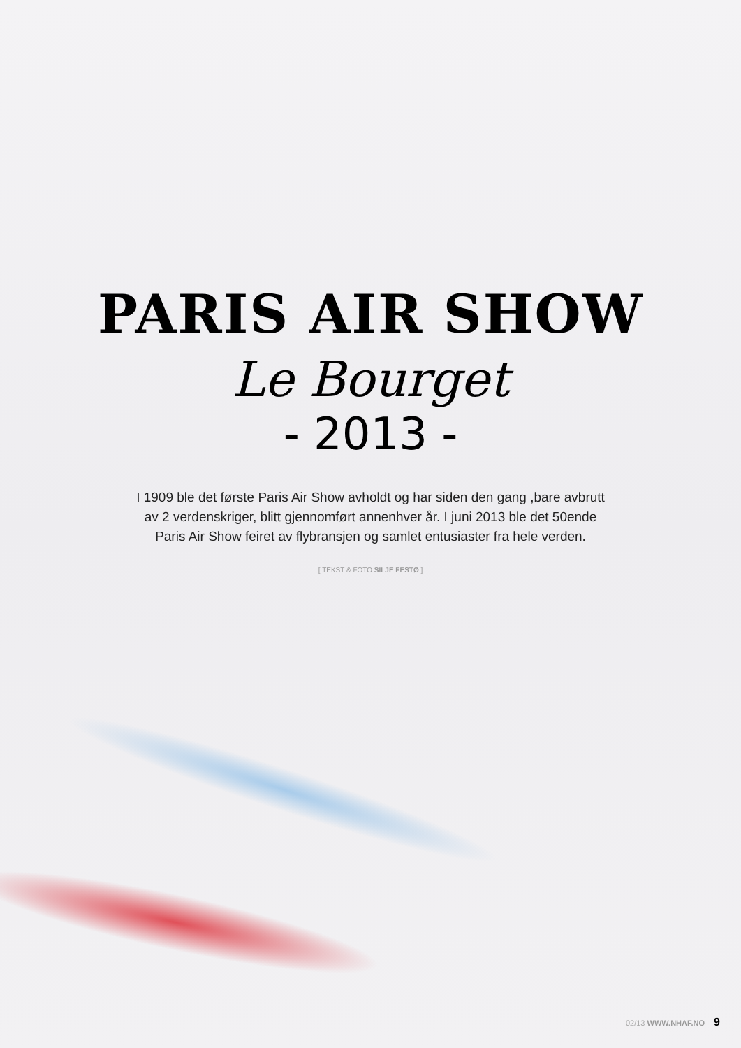PARIS AIR SHOW
Le Bourget
- 2013 -
I 1909 ble det første Paris Air Show avholdt og har siden den gang ,bare avbrutt av 2 verdenskriger, blitt gjennomført annenhver år. I juni 2013 ble det 50ende Paris Air Show feiret av flybransjen og samlet entusiaster fra hele verden.
[ TEKST & FOTO SILJE FESTØ ]
02/13 WWW.NHAF.NO 9